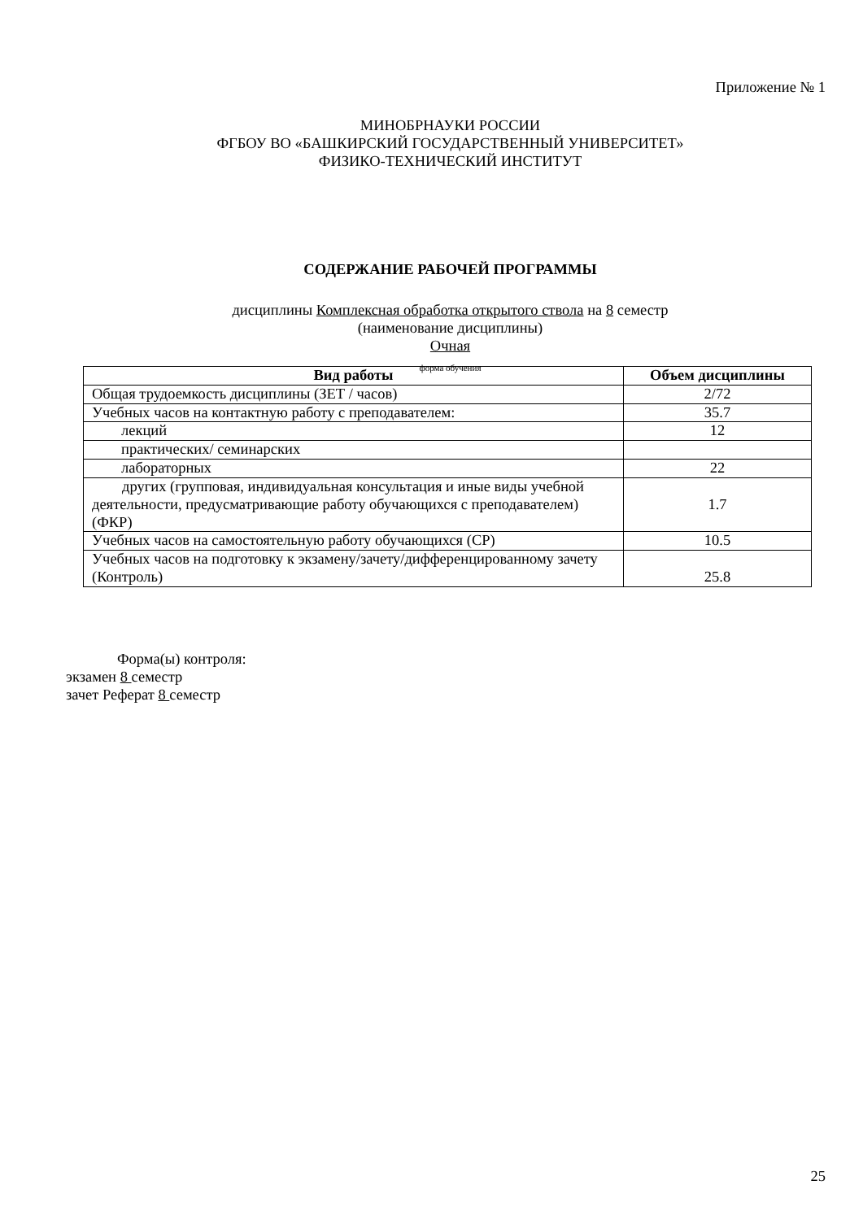Приложение № 1
МИНОБРНАУКИ РОССИИ
ФГБОУ ВО «БАШКИРСКИЙ ГОСУДАРСТВЕННЫЙ УНИВЕРСИТЕТ»
ФИЗИКО-ТЕХНИЧЕСКИЙ ИНСТИТУТ
СОДЕРЖАНИЕ РАБОЧЕЙ ПРОГРАММЫ
дисциплины Комплексная обработка открытого ствола на 8 семестр
(наименование дисциплины)
Очная
форма обучения
| Вид работы | Объем дисциплины |
| --- | --- |
| Общая трудоемкость дисциплины (ЗЕТ / часов) | 2/72 |
| Учебных часов на контактную работу с преподавателем: | 35.7 |
| лекций | 12 |
| практических/ семинарских | |
| лабораторных | 22 |
| другиx (групповая, индивидуальная консультация и иные виды учебной деятельности, предусматривающие работу обучающихся с преподавателем) (ФКР) | 1.7 |
| Учебных часов на самостоятельную работу обучающихся (СР) | 10.5 |
| Учебных часов на подготовку к экзамену/зачету/дифференцированному зачету (Контроль) | 25.8 |
Форма(ы) контроля:
экзамен 8 семестр
зачет Реферат 8 семестр
25